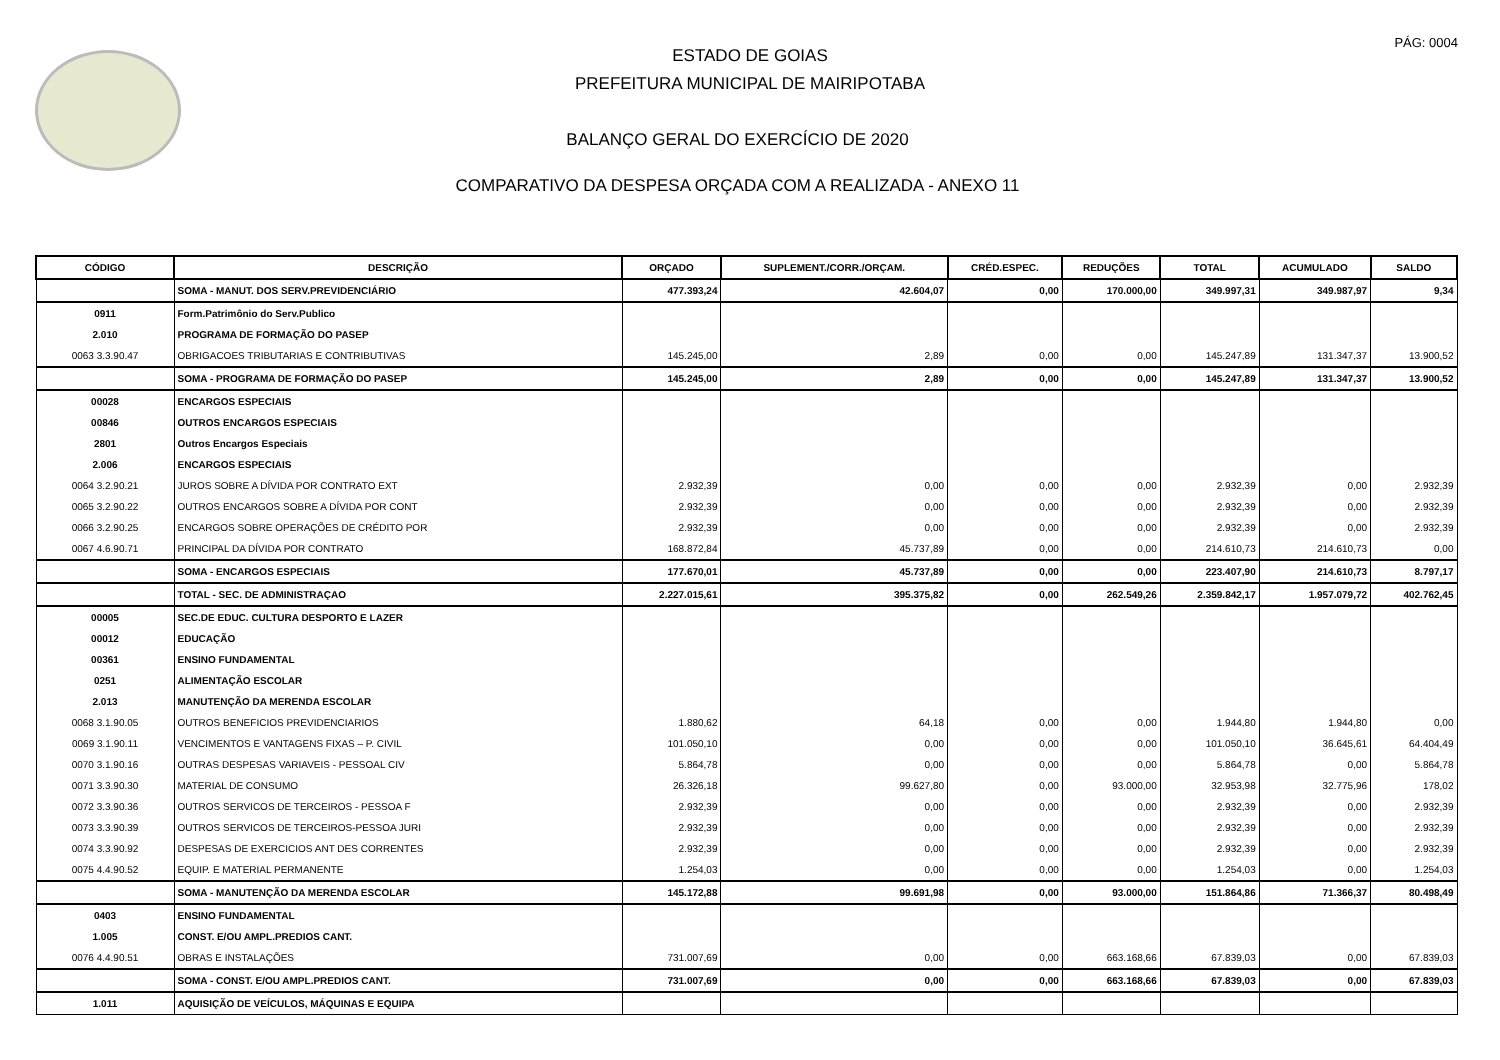PÁG: 0004
ESTADO DE GOIAS
PREFEITURA MUNICIPAL DE MAIRIPOTABA
BALANÇO GERAL DO EXERCÍCIO DE 2020
COMPARATIVO DA DESPESA ORÇADA COM A REALIZADA - ANEXO 11
| CÓDIGO | DESCRIÇÃO | ORÇADO | SUPLEMENT./CORR./ORÇAM. | CRÉD.ESPEC. | REDUÇÕES | TOTAL | ACUMULADO | SALDO |
| --- | --- | --- | --- | --- | --- | --- | --- | --- |
| | SOMA - MANUT. DOS SERV.PREVIDENCIÁRIO | 477.393,24 | 42.604,07 | 0,00 | 170.000,00 | 349.997,31 | 349.987,97 | 9,34 |
| 0911 | Form.Patrimônio do Serv.Publico | | | | | | | |
| 2.010 | PROGRAMA DE FORMAÇÃO DO PASEP | | | | | | | |
| 0063 3.3.90.47 | OBRIGACOES TRIBUTARIAS E CONTRIBUTIVAS | 145.245,00 | 2,89 | 0,00 | 0,00 | 145.247,89 | 131.347,37 | 13.900,52 |
| | SOMA - PROGRAMA DE FORMAÇÃO DO PASEP | 145.245,00 | 2,89 | 0,00 | 0,00 | 145.247,89 | 131.347,37 | 13.900,52 |
| 00028 | ENCARGOS ESPECIAIS | | | | | | | |
| 00846 | OUTROS ENCARGOS ESPECIAIS | | | | | | | |
| 2801 | Outros Encargos Especiais | | | | | | | |
| 2.006 | ENCARGOS ESPECIAIS | | | | | | | |
| 0064 3.2.90.21 | JUROS SOBRE A DÍVIDA POR CONTRATO EXT | 2.932,39 | 0,00 | 0,00 | 0,00 | 2.932,39 | 0,00 | 2.932,39 |
| 0065 3.2.90.22 | OUTROS ENCARGOS SOBRE A DÍVIDA POR CONT | 2.932,39 | 0,00 | 0,00 | 0,00 | 2.932,39 | 0,00 | 2.932,39 |
| 0066 3.2.90.25 | ENCARGOS SOBRE OPERAÇÕES DE CRÉDITO POR | 2.932,39 | 0,00 | 0,00 | 0,00 | 2.932,39 | 0,00 | 2.932,39 |
| 0067 4.6.90.71 | PRINCIPAL DA DÍVIDA POR CONTRATO | 168.872,84 | 45.737,89 | 0,00 | 0,00 | 214.610,73 | 214.610,73 | 0,00 |
| | SOMA - ENCARGOS ESPECIAIS | 177.670,01 | 45.737,89 | 0,00 | 0,00 | 223.407,90 | 214.610,73 | 8.797,17 |
| | TOTAL - SEC. DE ADMINISTRAÇAO | 2.227.015,61 | 395.375,82 | 0,00 | 262.549,26 | 2.359.842,17 | 1.957.079,72 | 402.762,45 |
| 00005 | SEC.DE EDUC. CULTURA DESPORTO E LAZER | | | | | | | |
| 00012 | EDUCAÇÃO | | | | | | | |
| 00361 | ENSINO FUNDAMENTAL | | | | | | | |
| 0251 | ALIMENTAÇÃO ESCOLAR | | | | | | | |
| 2.013 | MANUTENÇÃO DA MERENDA ESCOLAR | | | | | | | |
| 0068 3.1.90.05 | OUTROS BENEFICIOS PREVIDENCIARIOS | 1.880,62 | 64,18 | 0,00 | 0,00 | 1.944,80 | 1.944,80 | 0,00 |
| 0069 3.1.90.11 | VENCIMENTOS E VANTAGENS FIXAS – P. CIVIL | 101.050,10 | 0,00 | 0,00 | 0,00 | 101.050,10 | 36.645,61 | 64.404,49 |
| 0070 3.1.90.16 | OUTRAS DESPESAS VARIAVEIS - PESSOAL CIV | 5.864,78 | 0,00 | 0,00 | 0,00 | 5.864,78 | 0,00 | 5.864,78 |
| 0071 3.3.90.30 | MATERIAL DE CONSUMO | 26.326,18 | 99.627,80 | 0,00 | 93.000,00 | 32.953,98 | 32.775,96 | 178,02 |
| 0072 3.3.90.36 | OUTROS SERVICOS DE TERCEIROS - PESSOA F | 2.932,39 | 0,00 | 0,00 | 0,00 | 2.932,39 | 0,00 | 2.932,39 |
| 0073 3.3.90.39 | OUTROS SERVICOS DE TERCEIROS-PESSOA JURI | 2.932,39 | 0,00 | 0,00 | 0,00 | 2.932,39 | 0,00 | 2.932,39 |
| 0074 3.3.90.92 | DESPESAS DE EXERCICIOS ANT DES CORRENTES | 2.932,39 | 0,00 | 0,00 | 0,00 | 2.932,39 | 0,00 | 2.932,39 |
| 0075 4.4.90.52 | EQUIP. E MATERIAL PERMANENTE | 1.254,03 | 0,00 | 0,00 | 0,00 | 1.254,03 | 0,00 | 1.254,03 |
| | SOMA - MANUTENÇÃO DA MERENDA ESCOLAR | 145.172,88 | 99.691,98 | 0,00 | 93.000,00 | 151.864,86 | 71.366,37 | 80.498,49 |
| 0403 | ENSINO FUNDAMENTAL | | | | | | | |
| 1.005 | CONST. E/OU AMPL.PREDIOS CANT. | | | | | | | |
| 0076 4.4.90.51 | OBRAS E INSTALAÇÕES | 731.007,69 | 0,00 | 0,00 | 663.168,66 | 67.839,03 | 0,00 | 67.839,03 |
| | SOMA - CONST. E/OU AMPL.PREDIOS CANT. | 731.007,69 | 0,00 | 0,00 | 663.168,66 | 67.839,03 | 0,00 | 67.839,03 |
| 1.011 | AQUISIÇÃO DE VEÍCULOS, MÁQUINAS E EQUIPA | | | | | | | |